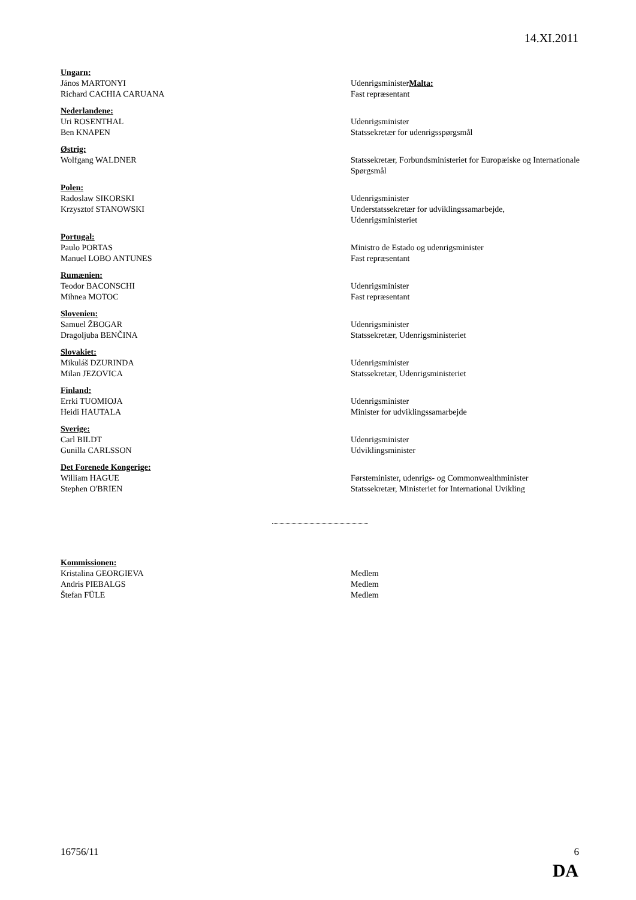14.XI.2011
Ungarn:
János MARTONYI UdenrigsministerMalta:
Richard CACHIA CARUANA Fast repræsentant
Nederlandene:
Uri ROSENTHAL Udenrigsminister
Ben KNAPEN Statssekretær for udenrigsspørgsmål
Østrig:
Wolfgang WALDNER Statssekretær, Forbundsministeriet for Europæiske og Internationale Spørgsmål
Polen:
Radoslaw SIKORSKI Udenrigsminister
Krzysztof STANOWSKI Understatssekretær for udviklingssamarbejde,
Udenrigsministeriet
Portugal:
Paulo PORTAS Ministro de Estado og udenrigsminister
Manuel LOBO ANTUNES Fast repræsentant
Rumænien:
Teodor BACONSCHI Udenrigsminister
Mihnea MOTOC Fast repræsentant
Slovenien:
Samuel ŽBOGAR Udenrigsminister
Dragoljuba BENČINA Statssekretær, Udenrigsministeriet
Slovakiet:
Mikuláš DZURINDA Udenrigsminister
Milan JEZOVICA Statssekretær, Udenrigsministeriet
Finland:
Errki TUOMIOJA Udenrigsminister
Heidi HAUTALA Minister for udviklingssamarbejde
Sverige:
Carl BILDT Udenrigsminister
Gunilla CARLSSON Udviklingsminister
Det Forenede Kongerige:
William HAGUE Førsteminister, udenrigs- og Commonwealthminister
Stephen O'BRIEN Statssekretær, Ministeriet for International Uvikling
Kommissionen:
Kristalina GEORGIEVA Medlem
Andris PIEBALGS Medlem
Štefan FÜLE Medlem
16756/11 6
DA